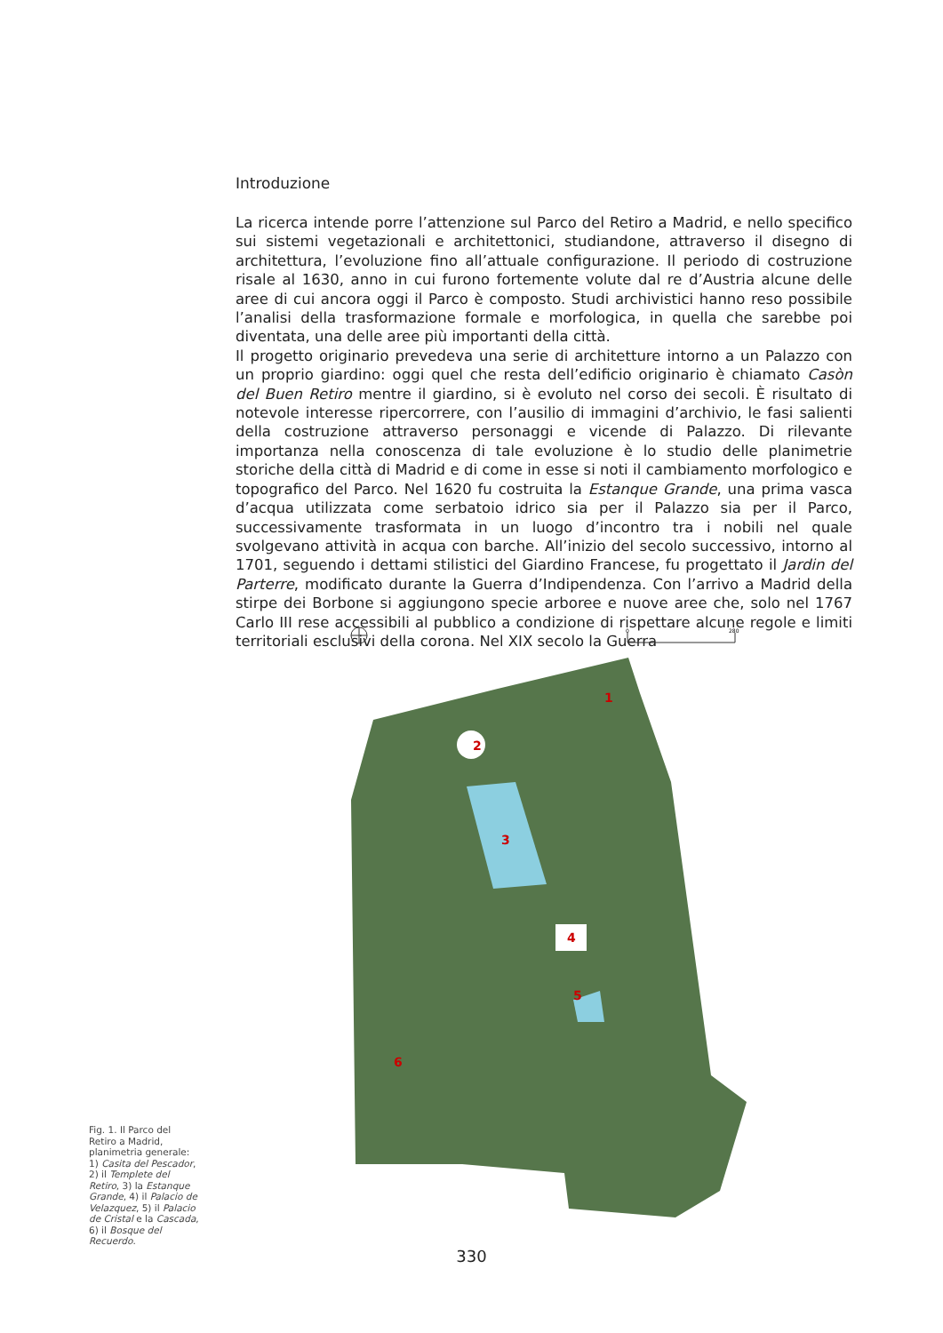Introduzione
La ricerca intende porre l’attenzione sul Parco del Retiro a Madrid, e nello specifico sui sistemi vegetazionali e architettonici, studiandone, attraverso il disegno di architettura, l’evoluzione fino all’attuale configurazione. Il periodo di costruzione risale al 1630, anno in cui furono fortemente volute dal re d’Austria alcune delle aree di cui ancora oggi il Parco è composto. Studi archivistici hanno reso possibile l’analisi della trasformazione formale e morfologica, in quella che sarebbe poi diventata, una delle aree più importanti della città.
Il progetto originario prevedeva una serie di architetture intorno a un Palazzo con un proprio giardino: oggi quel che resta dell’edificio originario è chiamato Casòn del Buen Retiro mentre il giardino, si è evoluto nel corso dei secoli. È risultato di notevole interesse ripercorrere, con l’ausilio di immagini d’archivio, le fasi salienti della costruzione attraverso personaggi e vicende di Palazzo. Di rilevante importanza nella conoscenza di tale evoluzione è lo studio delle planimetrie storiche della città di Madrid e di come in esse si noti il cambiamento morfologico e topografico del Parco. Nel 1620 fu costruita la Estanque Grande, una prima vasca d’acqua utilizzata come serbatoio idrico sia per il Palazzo sia per il Parco, successivamente trasformata in un luogo d’incontro tra i nobili nel quale svolgevano attività in acqua con barche. All’inizio del secolo successivo, intorno al 1701, seguendo i dettami stilistici del Giardino Francese, fu progettato il Jardin del Parterre, modificato durante la Guerra d’Indipendenza. Con l’arrivo a Madrid della stirpe dei Borbone si aggiungono specie arboree e nuove aree che, solo nel 1767 Carlo III rese accessibili al pubblico a condizione di rispettare alcune regole e limiti territoriali esclusivi della corona. Nel XIX secolo la Guerra
0
280
1
2
3
4
5
6
Fig. 1. Il Parco del Retiro a Madrid, planimetria generale: 1) Casita del Pescador, 2) il Templete del Retiro, 3) la Estanque Grande, 4) il Palacio de Velazquez, 5) il Palacio de Cristal e la Cascada, 6) il Bosque del Recuerdo.
330